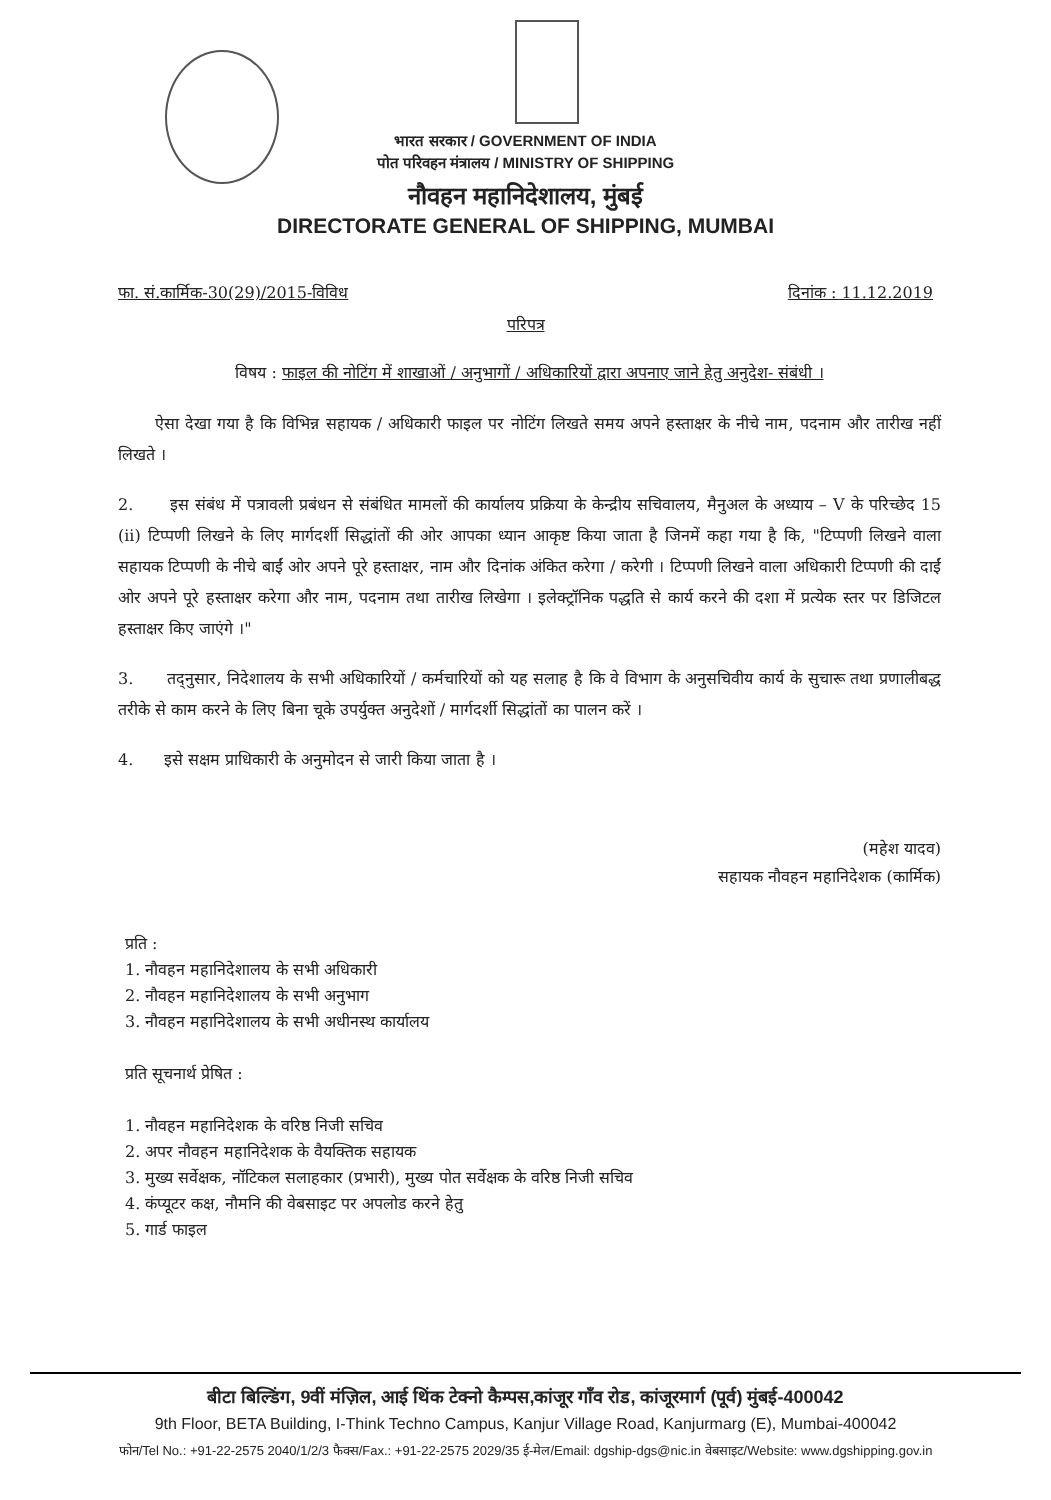भारत सरकार / GOVERNMENT OF INDIA
पोत परिवहन मंत्रालय / MINISTRY OF SHIPPING
नौवहन महानिदेशालय, मुंबई
DIRECTORATE GENERAL OF SHIPPING, MUMBAI
फा. सं.कार्मिक-30(29)/2015-विविध दिनांक : 11.12.2019
परिपत्र
विषय : फाइल की नोटिंग में शाखाओं / अनुभागों / अधिकारियों द्वारा अपनाए जाने हेतु अनुदेश- संबंधी ।
ऐसा देखा गया है कि विभिन्न सहायक / अधिकारी फाइल पर नोटिंग लिखते समय अपने हस्ताक्षर के नीचे नाम, पदनाम और तारीख नहीं लिखते ।
2. इस संबंध में पत्रावली प्रबंधन से संबंधित मामलों की कार्यालय प्रक्रिया के केन्द्रीय सचिवालय, मैनुअल के अध्याय – V के परिच्छेद 15 (ii) टिप्पणी लिखने के लिए मार्गदर्शी सिद्धांतों की ओर आपका ध्यान आकृष्ट किया जाता है जिनमें कहा गया है कि, "टिप्पणी लिखने वाला सहायक टिप्पणी के नीचे बाईं ओर अपने पूरे हस्ताक्षर, नाम और दिनांक अंकित करेगा / करेगी । टिप्पणी लिखने वाला अधिकारी टिप्पणी की दाईं ओर अपने पूरे हस्ताक्षर करेगा और नाम, पदनाम तथा तारीख लिखेगा । इलेक्ट्रॉनिक पद्धति से कार्य करने की दशा में प्रत्येक स्तर पर डिजिटल हस्ताक्षर किए जाएंगे ।"
3. तद्नुसार, निदेशालय के सभी अधिकारियों / कर्मचारियों को यह सलाह है कि वे विभाग के अनुसचिवीय कार्य के सुचारू तथा प्रणालीबद्ध तरीके से काम करने के लिए बिना चूके उपर्युक्त अनुदेशों / मार्गदर्शी सिद्धांतों का पालन करें ।
4. इसे सक्षम प्राधिकारी के अनुमोदन से जारी किया जाता है ।
(महेश यादव)
सहायक नौवहन महानिदेशक (कार्मिक)
प्रति :
1. नौवहन महानिदेशालय के सभी अधिकारी
2. नौवहन महानिदेशालय के सभी अनुभाग
3. नौवहन महानिदेशालय के सभी अधीनस्थ कार्यालय
प्रति सूचनार्थ प्रेषित :
1. नौवहन महानिदेशक के वरिष्ठ निजी सचिव
2. अपर नौवहन महानिदेशक के वैयक्तिक सहायक
3. मुख्य सर्वेक्षक, नॉटिकल सलाहकार (प्रभारी), मुख्य पोत सर्वेक्षक के वरिष्ठ निजी सचिव
4. कंप्यूटर कक्ष, नौमनि की वेबसाइट पर अपलोड करने हेतु
5. गार्ड फाइल
बीटा बिल्डिंग, 9वीं मंज़िल, आई थिंक टेक्नो कैम्पस,कांजूर गाँव रोड, कांजूरमार्ग (पूर्व) मुंबई-400042
9th Floor, BETA Building, I-Think Techno Campus, Kanjur Village Road, Kanjurmarg (E), Mumbai-400042
फोन/Tel No.: +91-22-2575 2040/1/2/3 फैक्स/Fax.: +91-22-2575 2029/35 ई-मेल/Email: dgship-dgs@nic.in वेबसाइट/Website: www.dgshipping.gov.in